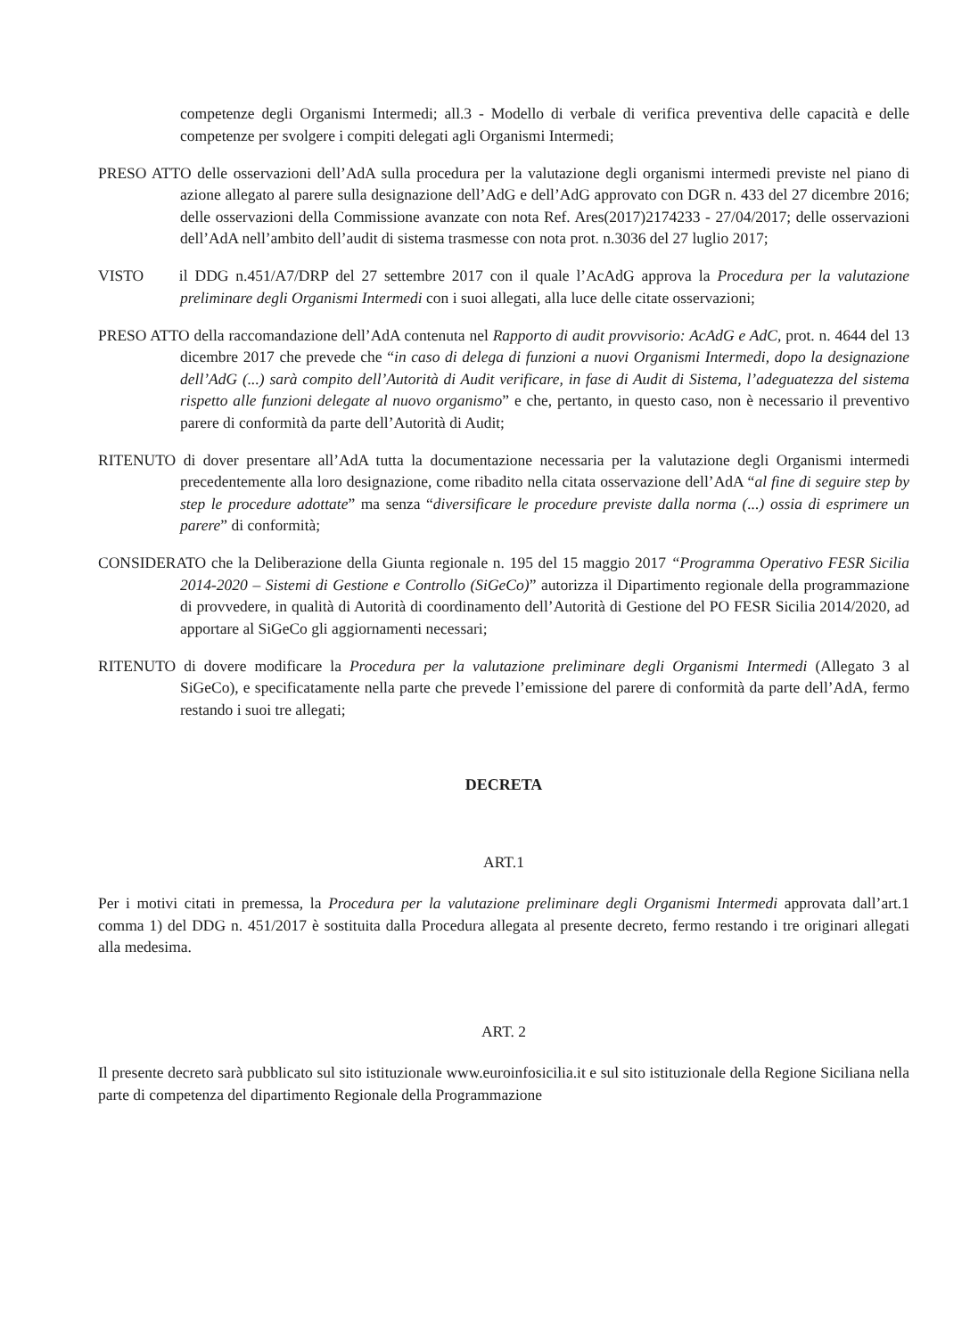competenze degli Organismi Intermedi; all.3 - Modello di verbale di verifica preventiva delle capacità e delle competenze per svolgere i compiti delegati agli Organismi Intermedi;
PRESO ATTO delle osservazioni dell’AdA sulla procedura per la valutazione degli organismi intermedi previste nel piano di azione allegato al parere sulla designazione dell’AdG e dell’AdG approvato con DGR n. 433 del 27 dicembre 2016; delle osservazioni della Commissione avanzate con nota Ref. Ares(2017)2174233 - 27/04/2017; delle osservazioni dell’AdA nell’ambito dell’audit di sistema trasmesse con nota prot. n.3036 del 27 luglio 2017;
VISTO il DDG n.451/A7/DRP del 27 settembre 2017 con il quale l’AcAdG approva la Procedura per la valutazione preliminare degli Organismi Intermedi con i suoi allegati, alla luce delle citate osservazioni;
PRESO ATTO della raccomandazione dell’AdA contenuta nel Rapporto di audit provvisorio: AcAdG e AdC, prot. n. 4644 del 13 dicembre 2017 che prevede che “in caso di delega di funzioni a nuovi Organismi Intermedi, dopo la designazione dell’AdG (...) sarà compito dell’Autorità di Audit verificare, in fase di Audit di Sistema, l’adeguatezza del sistema rispetto alle funzioni delegate al nuovo organismo” e che, pertanto, in questo caso, non è necessario il preventivo parere di conformità da parte dell’Autorità di Audit;
RITENUTO di dover presentare all’AdA tutta la documentazione necessaria per la valutazione degli Organismi intermedi precedentemente alla loro designazione, come ribadito nella citata osservazione dell’AdA “al fine di seguire step by step le procedure adottate” ma senza “diversificare le procedure previste dalla norma (...) ossia di esprimere un parere” di conformità;
CONSIDERATO che la Deliberazione della Giunta regionale n. 195 del 15 maggio 2017 “Programma Operativo FESR Sicilia 2014-2020 – Sistemi di Gestione e Controllo (SiGeCo)” autorizza il Dipartimento regionale della programmazione di provvedere, in qualità di Autorità di coordinamento dell’Autorità di Gestione del PO FESR Sicilia 2014/2020, ad apportare al SiGeCo gli aggiornamenti necessari;
RITENUTO di dovere modificare la Procedura per la valutazione preliminare degli Organismi Intermedi (Allegato 3 al SiGeCo), e specificatamente nella parte che prevede l’emissione del parere di conformità da parte dell’AdA, fermo restando i suoi tre allegati;
DECRETA
ART.1
Per i motivi citati in premessa, la Procedura per la valutazione preliminare degli Organismi Intermedi approvata dall’art.1 comma 1) del DDG n. 451/2017 è sostituita dalla Procedura allegata al presente decreto, fermo restando i tre originari allegati alla medesima.
ART. 2
Il presente decreto sarà pubblicato sul sito istituzionale www.euroinfosicilia.it e sul sito istituzionale della Regione Siciliana nella parte di competenza del dipartimento Regionale della Programmazione